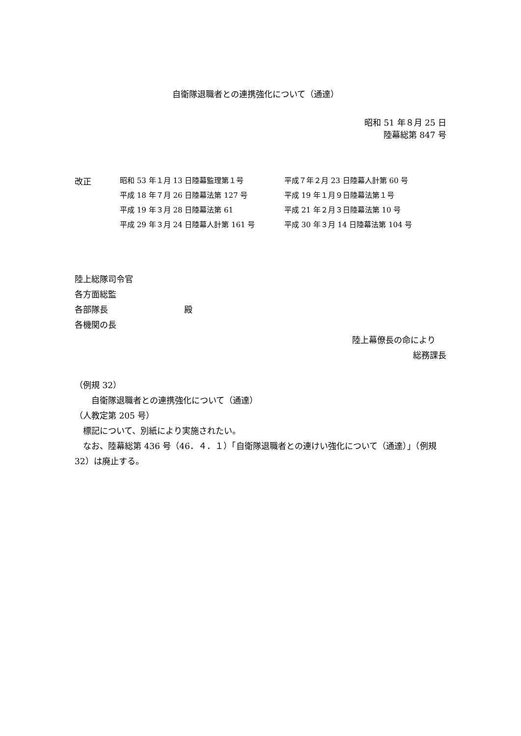自衛隊退職者との連携強化について（通達）
昭和 51 年８月 25 日
陸幕総第 847 号
| 改正 | 昭和 53 年１月 13 日陸幕監理第１号 | 平成７年２月 23 日陸幕人計第 60 号 |
| | 平成 18 年７月 26 日陸幕法第 127 号 | 平成 19 年１月９日陸幕法第１号 |
| | 平成 19 年３月 28 日陸幕法第 61 | 平成 21 年２月３日陸幕法第 10 号 |
| | 平成 29 年３月 24 日陸幕人計第 161 号 | 平成 30 年３月 14 日陸幕法第 104 号 |
陸上総隊司令官
各方面総監
各部隊長 殿
各機関の長
陸上幕僚長の命により
総務課長
（例規 32）
　　自衛隊退職者との連携強化について（通達）
（人教定第 205 号）
　標記について、別紙により実施されたい。
　なお、陸幕総第 436 号（46．４．１）「自衛隊退職者との連けい強化について（通達）」（例規 32）は廃止する。